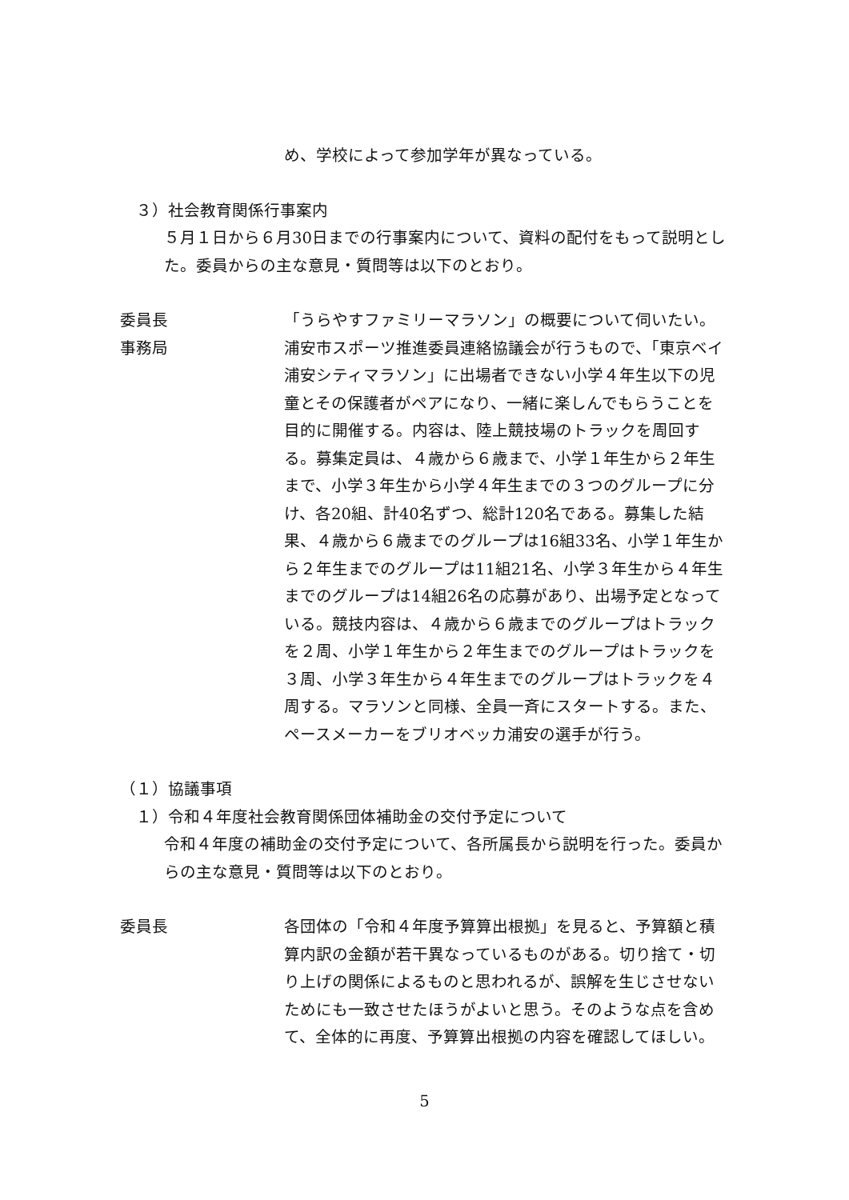め、学校によって参加学年が異なっている。
３）社会教育関係行事案内
５月１日から６月30日までの行事案内について、資料の配付をもって説明とした。委員からの主な意見・質問等は以下のとおり。
委員長 「うらやすファミリーマラソン」の概要について伺いたい。
事務局 浦安市スポーツ推進委員連絡協議会が行うもので、「東京ベイ浦安シティマラソン」に出場者できない小学４年生以下の児童とその保護者がペアになり、一緒に楽しんでもらうことを目的に開催する。内容は、陸上競技場のトラックを周回する。募集定員は、４歳から６歳まで、小学１年生から２年生まで、小学３年生から小学４年生までの３つのグループに分け、各20組、計40名ずつ、総計120名である。募集した結果、４歳から６歳までのグループは16組33名、小学１年生から２年生までのグループは11組21名、小学３年生から４年生までのグループは14組26名の応募があり、出場予定となっている。競技内容は、４歳から６歳までのグループはトラックを２周、小学１年生から２年生までのグループはトラックを３周、小学３年生から４年生までのグループはトラックを４周する。マラソンと同様、全員一斉にスタートする。また、ペースメーカーをブリオベッカ浦安の選手が行う。
（１）協議事項
１）令和４年度社会教育関係団体補助金の交付予定について
令和４年度の補助金の交付予定について、各所属長から説明を行った。委員からの主な意見・質問等は以下のとおり。
委員長 各団体の「令和４年度予算算出根拠」を見ると、予算額と積算内訳の金額が若干異なっているものがある。切り捨て・切り上げの関係によるものと思われるが、誤解を生じさせないためにも一致させたほうがよいと思う。そのような点を含めて、全体的に再度、予算算出根拠の内容を確認してほしい。
5